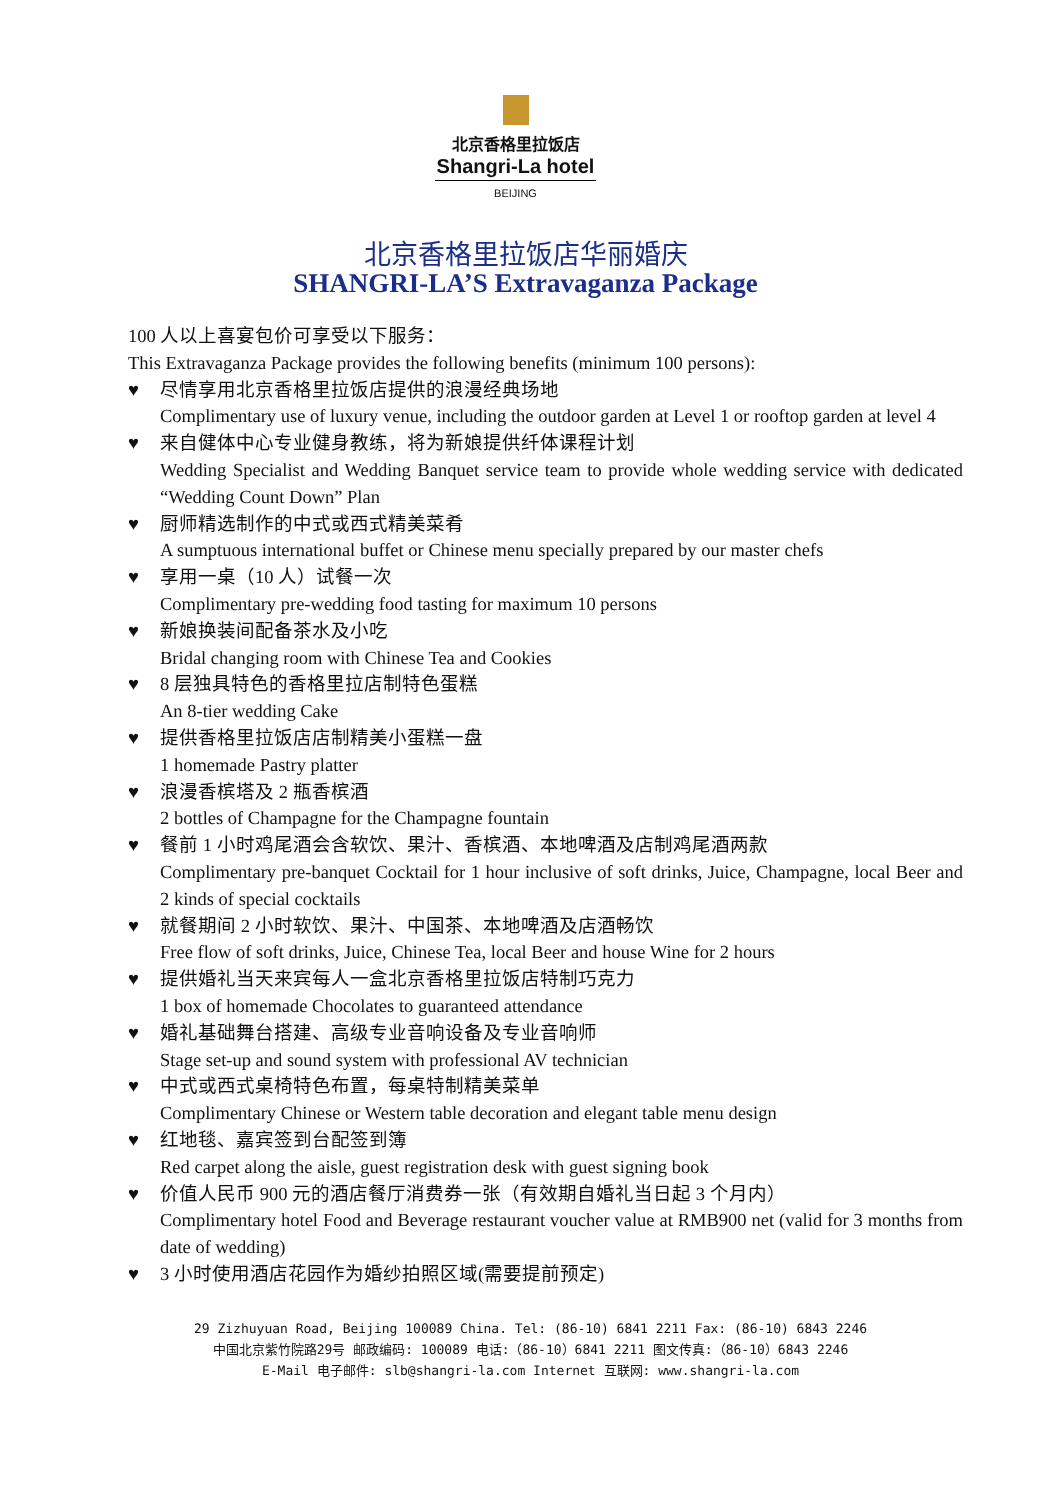北京香格里拉饭店
Shangri-La hotel
BEIJING
北京香格里拉饭店华丽婚庆
SHANGRI-LA’S Extravaganza Package
100 人以上喜宴包价可享受以下服务：
This Extravaganza Package provides the following benefits (minimum 100 persons):
♥ 尽情享用北京香格里拉饭店提供的浪漫经典场地
Complimentary use of luxury venue, including the outdoor garden at Level 1 or rooftop garden at level 4
♥ 来自健体中心专业健身教练，将为新娘提供纤体课程计划
Wedding Specialist and Wedding Banquet service team to provide whole wedding service with dedicated “Wedding Count Down” Plan
♥ 厨师精选制作的中式或西式精美菜肴
A sumptuous international buffet or Chinese menu specially prepared by our master chefs
♥ 享用一桌（10 人）试餐一次
Complimentary pre-wedding food tasting for maximum 10 persons
♥ 新娘换装间配备茶水及小吃
Bridal changing room with Chinese Tea and Cookies
♥ 8 层独具特色的香格里拉店制特色蛋糕
An 8-tier wedding Cake
♥ 提供香格里拉饭店店制精美小蛋糕一盘
1 homemade Pastry platter
♥ 浪漫香槟塔及 2 瓶香槟酒
2 bottles of Champagne for the Champagne fountain
♥ 餐前 1 小时鸡尾酒会含软饮、果汁、香槟酒、本地啤酒及店制鸡尾酒两款
Complimentary pre-banquet Cocktail for 1 hour inclusive of soft drinks, Juice, Champagne, local Beer and 2 kinds of special cocktails
♥ 就餐期间 2 小时软饮、果汁、中国茶、本地啤酒及店酒畅饮
Free flow of soft drinks, Juice, Chinese Tea, local Beer and house Wine for 2 hours
♥ 提供婚礼当天来宾每人一盒北京香格里拉饭店特制巧克力
1 box of homemade Chocolates to guaranteed attendance
♥ 婚礼基础舞台搭建、高级专业音响设备及专业音响师
Stage set-up and sound system with professional AV technician
♥ 中式或西式桌椅特色布置，每桌特制精美菜单
Complimentary Chinese or Western table decoration and elegant table menu design
♥ 红地毯、嘉宾签到台配签到簿
Red carpet along the aisle, guest registration desk with guest signing book
♥ 价值人民币 900 元的酒店餐厅消费券一张（有效期自婚礼当日起 3 个月内）
Complimentary hotel Food and Beverage restaurant voucher value at RMB900 net (valid for 3 months from date of wedding)
♥ 3 小时使用酒店花园作为婚纱拍照区域(需要提前预定)
29 Zizhuyuan Road, Beijing 100089 China. Tel: (86-10) 6841 2211 Fax: (86-10) 6843 2246
中国北京紫竹院路29号 邮政编码: 100089 电话:（86-10）6841 2211 图文传真:（86-10）6843 2246
E-Mail 电子邮件: slb@shangri-la.com Internet 互联网: www.shangri-la.com